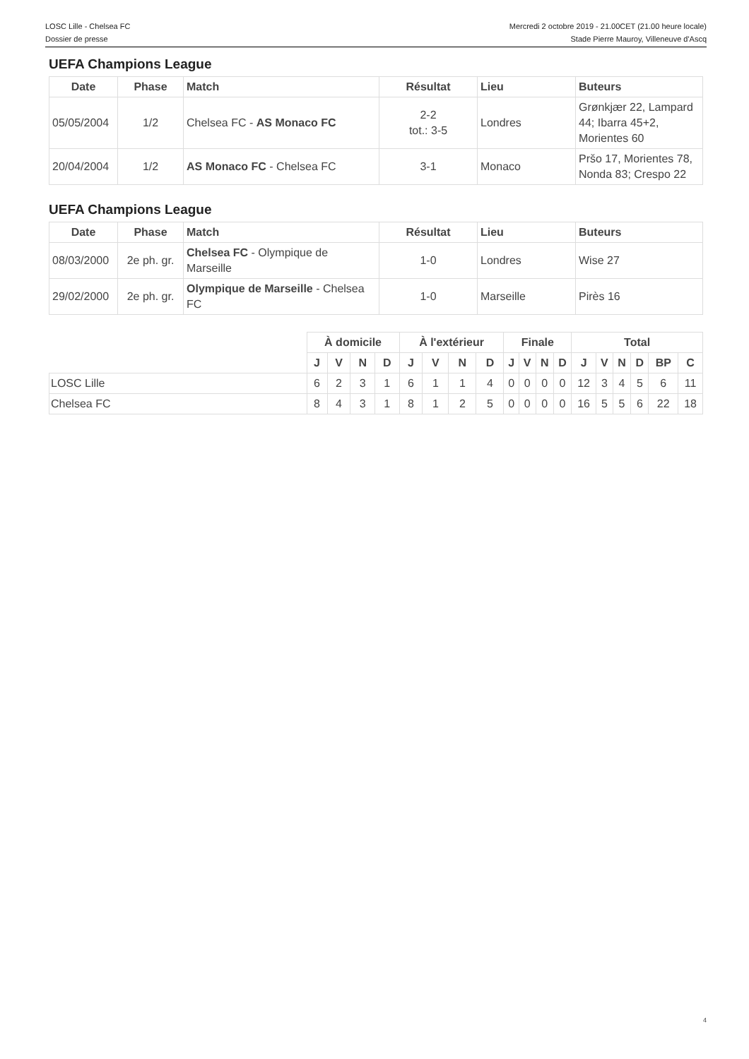LOSC Lille - Chelsea FC
Dossier de presse
Mercredi 2 octobre 2019 - 21.00CET (21.00 heure locale)
Stade Pierre Mauroy, Villeneuve d'Ascq
UEFA Champions League
| Date | Phase | Match | Résultat | Lieu | Buteurs |
| --- | --- | --- | --- | --- | --- |
| 05/05/2004 | 1/2 | Chelsea FC - AS Monaco FC | 2-2 tot.: 3-5 | Londres | Grønkjær 22, Lampard 44; Ibarra 45+2, Morientes 60 |
| 20/04/2004 | 1/2 | AS Monaco FC - Chelsea FC | 3-1 | Monaco | Pršo 17, Morientes 78, Nonda 83; Crespo 22 |
UEFA Champions League
| Date | Phase | Match | Résultat | Lieu | Buteurs |
| --- | --- | --- | --- | --- | --- |
| 08/03/2000 | 2e ph. gr. | Chelsea FC - Olympique de Marseille | 1-0 | Londres | Wise 27 |
| 29/02/2000 | 2e ph. gr. | Olympique de Marseille - Chelsea FC | 1-0 | Marseille | Pirès 16 |
| | À domicile | | | | À l'extérieur | | | | Finale | | | | Total | | | | | |
| | J | V | N | D | J | V | N | D | J | V | N | D | J | V | N | D | BP | C |
| LOSC Lille | 6 | 2 | 3 | 1 | 6 | 1 | 1 | 4 | 0 | 0 | 0 | 0 | 12 | 3 | 4 | 5 | 6 | 11 |
| Chelsea FC | 8 | 4 | 3 | 1 | 8 | 1 | 2 | 5 | 0 | 0 | 0 | 0 | 16 | 5 | 5 | 6 | 22 | 18 |
4